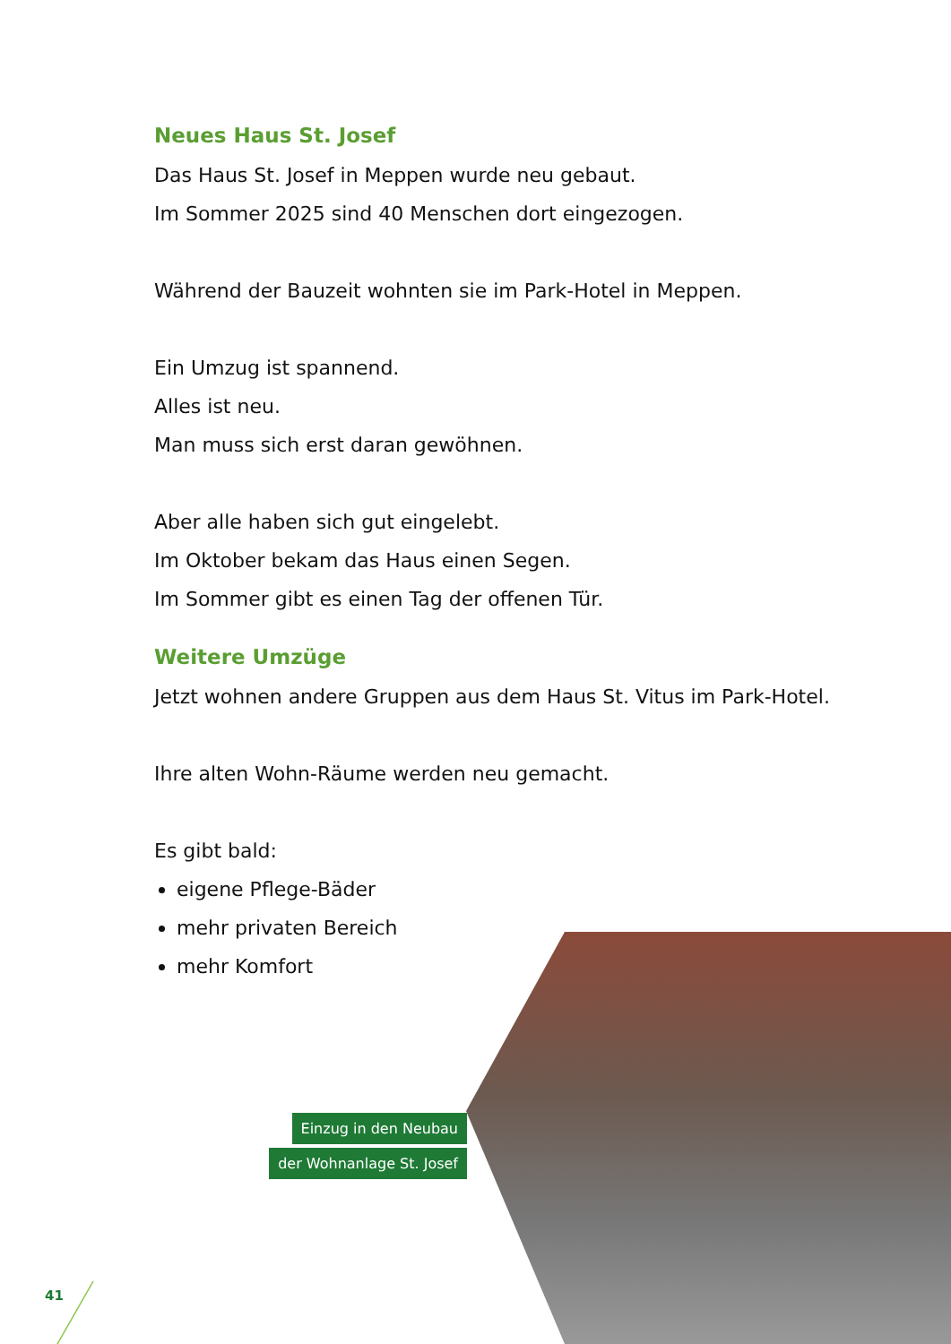Neues Haus St. Josef
Das Haus St. Josef in Meppen wurde neu gebaut.
Im Sommer 2025 sind 40 Menschen dort eingezogen.
Während der Bauzeit wohnten sie im Park-Hotel in Meppen.
Ein Umzug ist spannend.
Alles ist neu.
Man muss sich erst daran gewöhnen.
Aber alle haben sich gut eingelebt.
Im Oktober bekam das Haus einen Segen.
Im Sommer gibt es einen Tag der offenen Tür.
Weitere Umzüge
Jetzt wohnen andere Gruppen aus dem Haus St. Vitus im Park-Hotel.
Ihre alten Wohn-Räume werden neu gemacht.
Es gibt bald:
eigene Pflege-Bäder
mehr privaten Bereich
mehr Komfort
Einzug in den Neubau
der Wohnanlage St. Josef
41